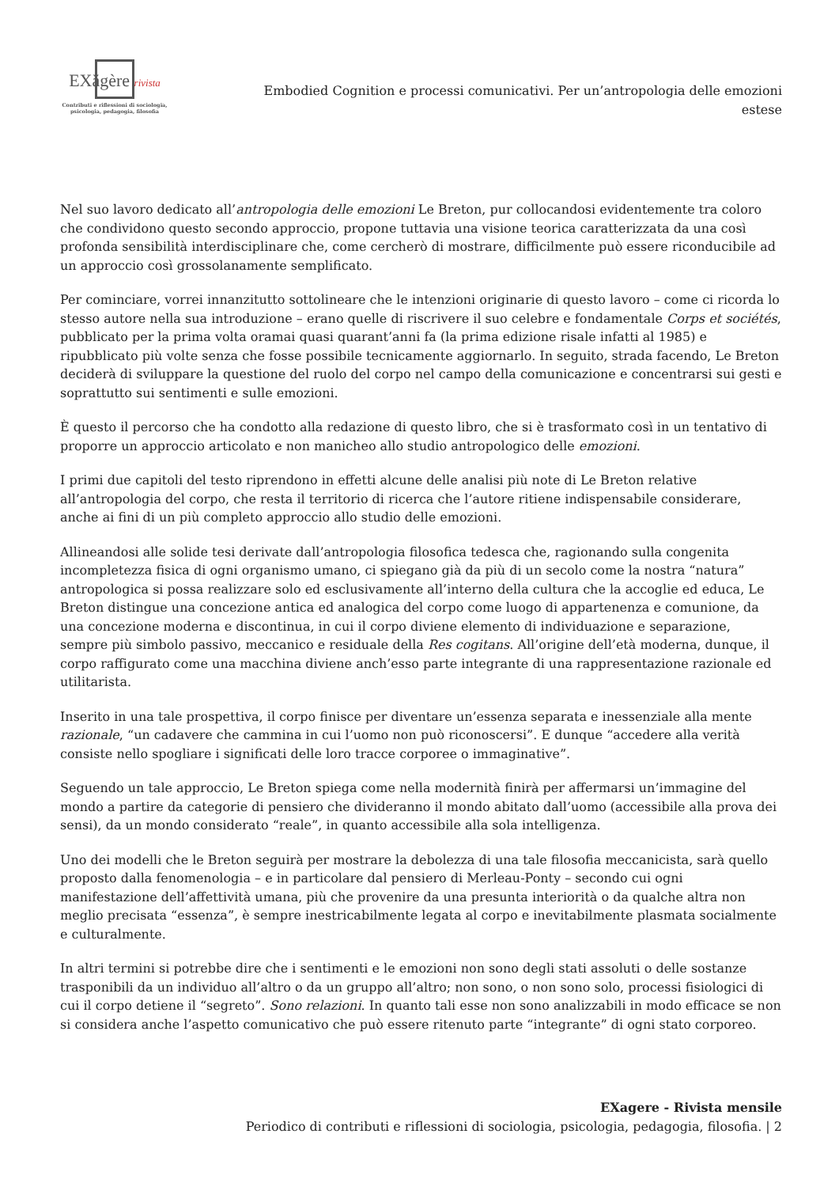EXăgère rivista
Contributi e riflessioni di sociologia,
psicologia, pedagogia, filosofia
Embodied Cognition e processi comunicativi. Per un’antropologia delle emozioni estese
Nel suo lavoro dedicato all’antropologia delle emozioni Le Breton, pur collocandosi evidentemente tra coloro che condividono questo secondo approccio, propone tuttavia una visione teorica caratterizzata da una così profonda sensibilità interdisciplinare che, come cercherò di mostrare, difficilmente può essere riconducibile ad un approccio così grossolanamente semplificato.
Per cominciare, vorrei innanzitutto sottolineare che le intenzioni originarie di questo lavoro – come ci ricorda lo stesso autore nella sua introduzione – erano quelle di riscrivere il suo celebre e fondamentale Corps et sociétés, pubblicato per la prima volta oramai quasi quarant’anni fa (la prima edizione risale infatti al 1985) e ripubblicato più volte senza che fosse possibile tecnicamente aggiornarlo. In seguito, strada facendo, Le Breton deciderà di sviluppare la questione del ruolo del corpo nel campo della comunicazione e concentrarsi sui gesti e soprattutto sui sentimenti e sulle emozioni.
È questo il percorso che ha condotto alla redazione di questo libro, che si è trasformato così in un tentativo di proporre un approccio articolato e non manicheo allo studio antropologico delle emozioni.
I primi due capitoli del testo riprendono in effetti alcune delle analisi più note di Le Breton relative all’antropologia del corpo, che resta il territorio di ricerca che l’autore ritiene indispensabile considerare, anche ai fini di un più completo approccio allo studio delle emozioni.
Allineandosi alle solide tesi derivate dall’antropologia filosofica tedesca che, ragionando sulla congenita incompletezza fisica di ogni organismo umano, ci spiegano già da più di un secolo come la nostra “natura” antropologica si possa realizzare solo ed esclusivamente all’interno della cultura che la accoglie ed educa, Le Breton distingue una concezione antica ed analogica del corpo come luogo di appartenenza e comunione, da una concezione moderna e discontinua, in cui il corpo diviene elemento di individuazione e separazione, sempre più simbolo passivo, meccanico e residuale della Res cogitans. All’origine dell’età moderna, dunque, il corpo raffigurato come una macchina diviene anch’esso parte integrante di una rappresentazione razionale ed utilitarista.
Inserito in una tale prospettiva, il corpo finisce per diventare un’essenza separata e inessenziale alla mente razionale, “un cadavere che cammina in cui l’uomo non può riconoscersi”. E dunque “accedere alla verità consiste nello spogliare i significati delle loro tracce corporee o immaginative”.
Seguendo un tale approccio, Le Breton spiega come nella modernità finirà per affermarsi un’immagine del mondo a partire da categorie di pensiero che divideranno il mondo abitato dall’uomo (accessibile alla prova dei sensi), da un mondo considerato “reale”, in quanto accessibile alla sola intelligenza.
Uno dei modelli che le Breton seguirà per mostrare la debolezza di una tale filosofia meccanicista, sarà quello proposto dalla fenomenologia – e in particolare dal pensiero di Merleau-Ponty – secondo cui ogni manifestazione dell’affettività umana, più che provenire da una presunta interiorità o da qualche altra non meglio precisata “essenza”, è sempre inestricabilmente legata al corpo e inevitabilmente plasmata socialmente e culturalmente.
In altri termini si potrebbe dire che i sentimenti e le emozioni non sono degli stati assoluti o delle sostanze trasponibili da un individuo all’altro o da un gruppo all’altro; non sono, o non sono solo, processi fisiologici di cui il corpo detiene il “segreto”. Sono relazioni. In quanto tali esse non sono analizzabili in modo efficace se non si considera anche l’aspetto comunicativo che può essere ritenuto parte “integrante” di ogni stato corporeo.
EXagere - Rivista mensile
Periodico di contributi e riflessioni di sociologia, psicologia, pedagogia, filosofia. | 2